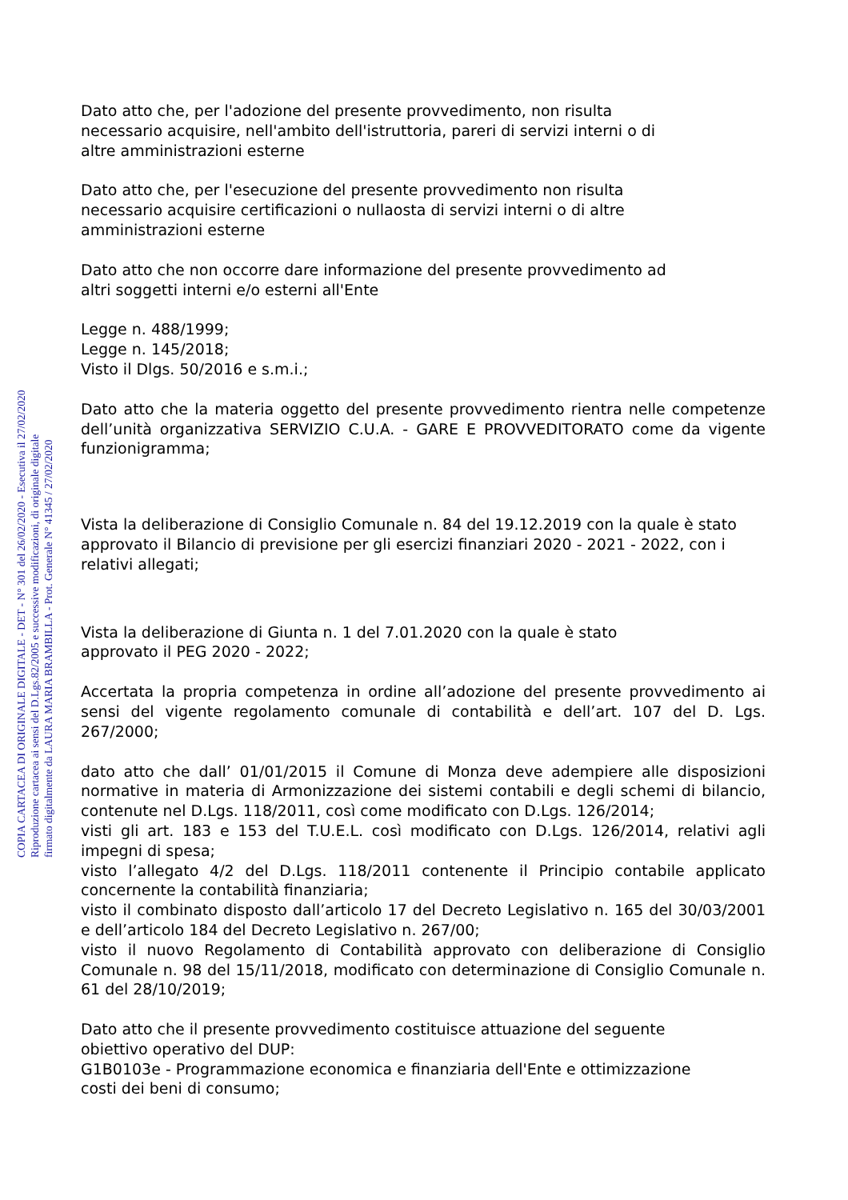Dato atto che, per l'adozione del presente provvedimento, non risulta
necessario acquisire, nell'ambito dell'istruttoria, pareri di servizi interni o di
altre amministrazioni esterne
Dato atto che, per l'esecuzione del presente provvedimento non risulta
necessario acquisire certificazioni o nullaosta di servizi interni o di altre
amministrazioni esterne
Dato atto che non occorre dare informazione del presente provvedimento ad
altri soggetti interni e/o esterni all'Ente
Legge n. 488/1999;
Legge n. 145/2018;
Visto il Dlgs. 50/2016 e s.m.i.;
Dato atto che la materia oggetto del presente provvedimento rientra nelle competenze dell’unità organizzativa SERVIZIO C.U.A. - GARE E PROVVEDITORATO come da vigente funzionigramma;
Vista la deliberazione di Consiglio Comunale n. 84 del 19.12.2019 con la quale è stato approvato il Bilancio di previsione per gli esercizi finanziari 2020 - 2021 - 2022, con i relativi allegati;
Vista la deliberazione di Giunta n. 1 del 7.01.2020 con la quale è stato
approvato il PEG 2020 - 2022;
Accertata la propria competenza in ordine all’adozione del presente provvedimento ai sensi del vigente regolamento comunale di contabilità e dell’art. 107 del D. Lgs. 267/2000;
dato atto che dall’ 01/01/2015 il Comune di Monza deve adempiere alle disposizioni normative in materia di Armonizzazione dei sistemi contabili e degli schemi di bilancio, contenute nel D.Lgs. 118/2011, così come modificato con D.Lgs. 126/2014;
visti gli art. 183 e 153 del T.U.E.L. così modificato con D.Lgs. 126/2014, relativi agli impegni di spesa;
visto l’allegato 4/2 del D.Lgs. 118/2011 contenente il Principio contabile applicato concernente la contabilità finanziaria;
visto il combinato disposto dall’articolo 17 del Decreto Legislativo n. 165 del 30/03/2001 e dell’articolo 184 del Decreto Legislativo n. 267/00;
visto il nuovo Regolamento di Contabilità approvato con deliberazione di Consiglio Comunale n. 98 del 15/11/2018, modificato con determinazione di Consiglio Comunale n. 61 del 28/10/2019;
Dato atto che il presente provvedimento costituisce attuazione del seguente
obiettivo operativo del DUP:
G1B0103e - Programmazione economica e finanziaria dell'Ente e ottimizzazione
costi dei beni di consumo;
COPIA CARTACEA DI ORIGINALE DIGITALE - DET - N° 301 del 26/02/2020 - Esecutiva il 27/02/2020
Riproduzione cartacea ai sensi del D.Lgs.82/2005 e successive modificazioni, di originale digitale
firmato digitalmente da LAURA MARIA BRAMBILLA - Prot. Generale N° 41345 / 27/02/2020